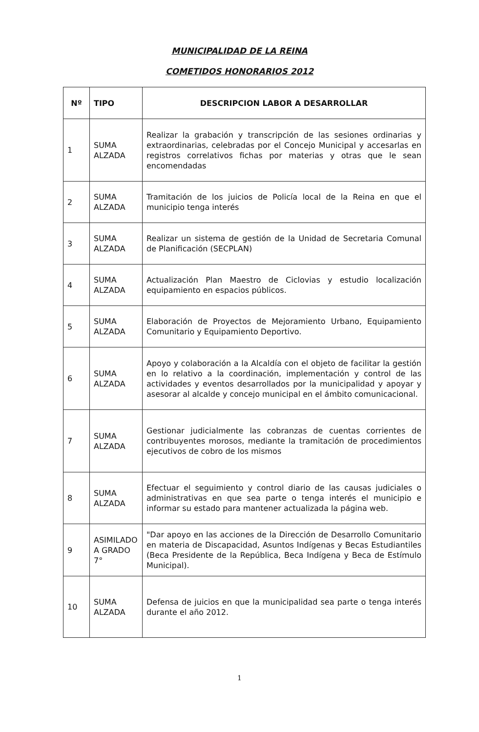MUNICIPALIDAD DE LA REINA
COMETIDOS HONORARIOS 2012
| Nº | TIPO | DESCRIPCION LABOR A DESARROLLAR |
| --- | --- | --- |
| 1 | SUMA ALZADA | Realizar la grabación y transcripción de las sesiones ordinarias y extraordinarias, celebradas por el Concejo Municipal y accesarlas en registros correlativos fichas por materias y otras que le sean encomendadas |
| 2 | SUMA ALZADA | Tramitación de los juicios de Policía local de la Reina en que el municipio tenga interés |
| 3 | SUMA ALZADA | Realizar un sistema de gestión de la Unidad de Secretaria Comunal de Planificación (SECPLAN) |
| 4 | SUMA ALZADA | Actualización Plan Maestro de Ciclovias y estudio localización equipamiento en espacios públicos. |
| 5 | SUMA ALZADA | Elaboración de Proyectos de Mejoramiento Urbano, Equipamiento Comunitario y Equipamiento Deportivo. |
| 6 | SUMA ALZADA | Apoyo y colaboración a la Alcaldía con el objeto de facilitar la gestión en lo relativo a la coordinación, implementación y control de las actividades y eventos desarrollados por la municipalidad y apoyar y asesorar al alcalde y concejo municipal en el ámbito comunicacional. |
| 7 | SUMA ALZADA | Gestionar judicialmente las cobranzas de cuentas corrientes de contribuyentes morosos, mediante la tramitación de procedimientos ejecutivos de cobro de los mismos |
| 8 | SUMA ALZADA | Efectuar el seguimiento y control diario de las causas judiciales o administrativas en que sea parte o tenga interés el municipio e informar su estado para mantener actualizada la página web. |
| 9 | ASIMILADO A GRADO 7° | "Dar apoyo en las acciones de la Dirección de Desarrollo Comunitario en materia de Discapacidad, Asuntos Indígenas y Becas Estudiantiles (Beca Presidente de la República, Beca Indígena y Beca de Estímulo Municipal). |
| 10 | SUMA ALZADA | Defensa de juicios en que la municipalidad sea parte o tenga interés durante el año 2012. |
1